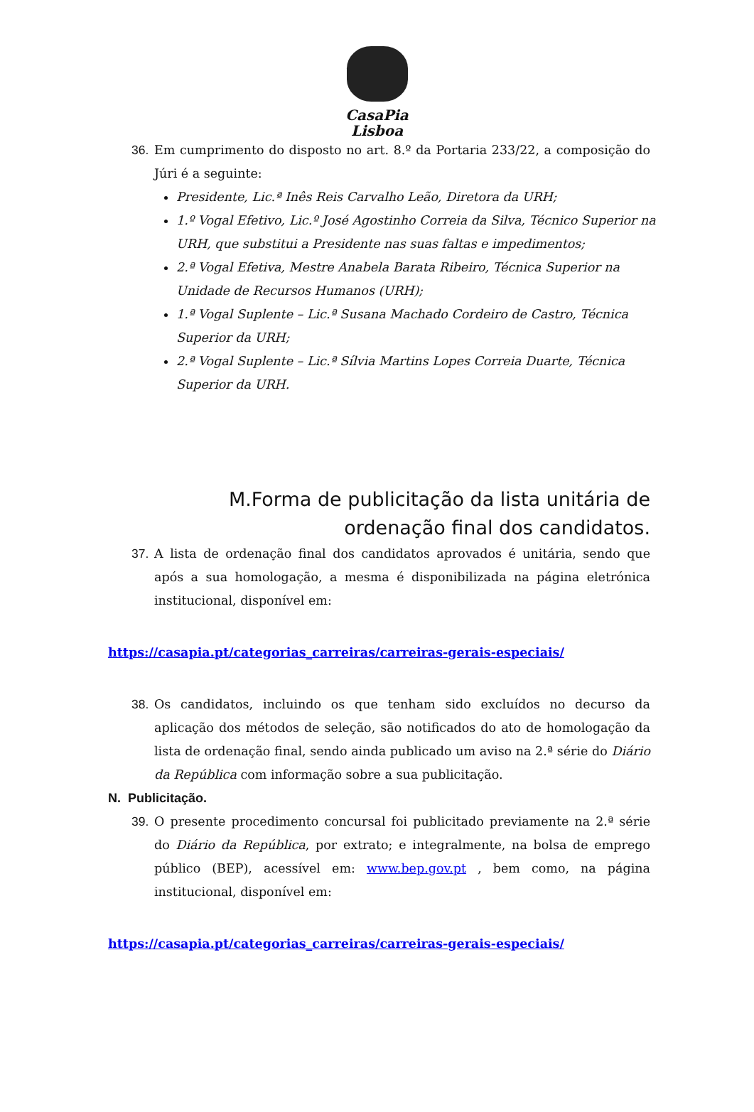CasaPia
Lisboa
36. Em cumprimento do disposto no art. 8.º da Portaria 233/22, a composição do Júri é a seguinte:
Presidente, Lic.ª Inês Reis Carvalho Leão, Diretora da URH;
1.º Vogal Efetivo, Lic.º José Agostinho Correia da Silva, Técnico Superior na URH, que substitui a Presidente nas suas faltas e impedimentos;
2.ª Vogal Efetiva, Mestre Anabela Barata Ribeiro, Técnica Superior na Unidade de Recursos Humanos (URH);
1.ª Vogal Suplente – Lic.ª Susana Machado Cordeiro de Castro, Técnica Superior da URH;
2.ª Vogal Suplente – Lic.ª Sílvia Martins Lopes Correia Duarte, Técnica Superior da URH.
M.Forma de publicitação da lista unitária de ordenação final dos candidatos.
37. A lista de ordenação final dos candidatos aprovados é unitária, sendo que após a sua homologação, a mesma é disponibilizada na página eletrónica institucional, disponível em:
https://casapia.pt/categorias_carreiras/carreiras-gerais-especiais/
38. Os candidatos, incluindo os que tenham sido excluídos no decurso da aplicação dos métodos de seleção, são notificados do ato de homologação da lista de ordenação final, sendo ainda publicado um aviso na 2.ª série do Diário da República com informação sobre a sua publicitação.
N. Publicitação.
39. O presente procedimento concursal foi publicitado previamente na 2.ª série do Diário da República, por extrato; e integralmente, na bolsa de emprego público (BEP), acessível em: www.bep.gov.pt , bem como, na página institucional, disponível em:
https://casapia.pt/categorias_carreiras/carreiras-gerais-especiais/